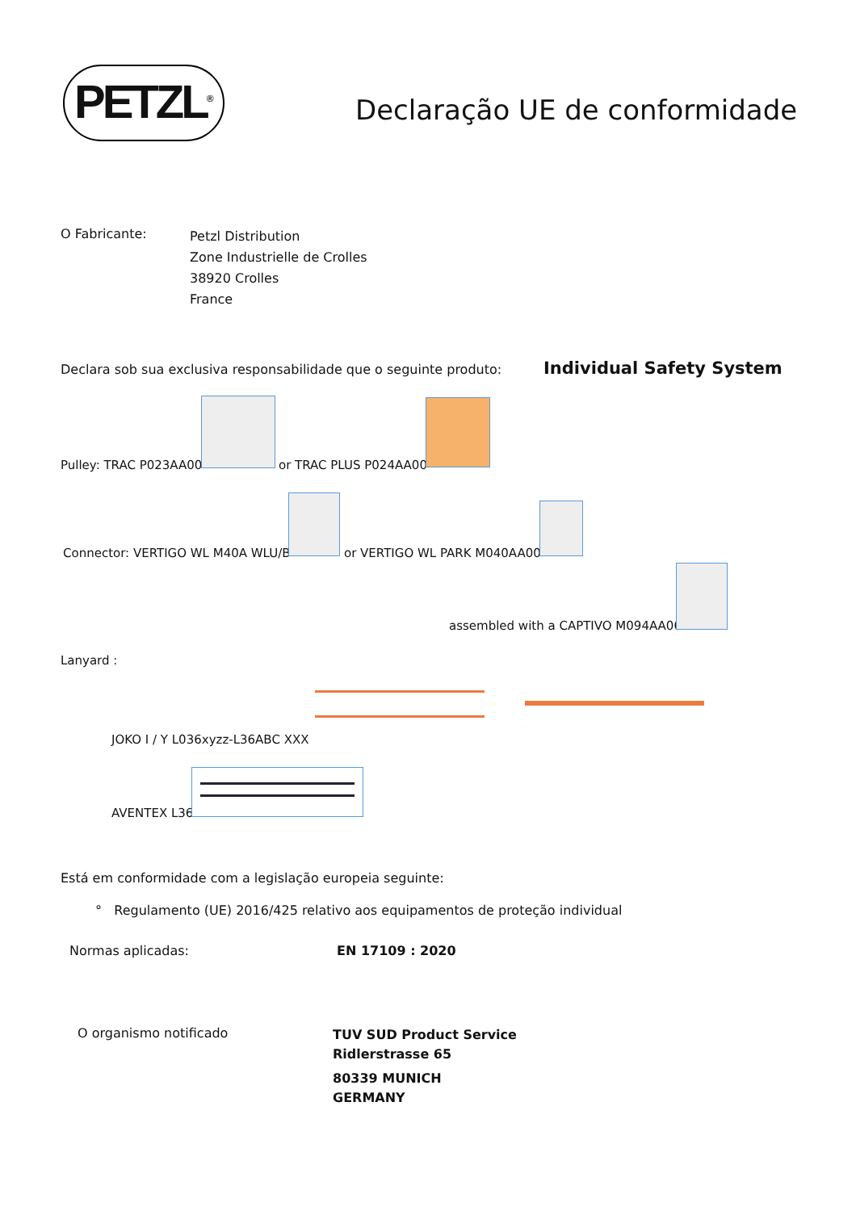PETZL<sup>®</sup>
Declaração UE de conformidade
O Fabricante:
Petzl Distribution
Zone Industrielle de Crolles
38920 Crolles
France
Declara sob sua exclusiva responsabilidade que o seguinte produto:
Individual Safety System
Pulley: TRAC P023AA00 or TRAC PLUS P024AA00
Connector: VERTIGO WL M40A WLU/B
or VERTIGO WL PARK M040AA00
assembled with a CAPTIVO M094AA00
Lanyard :
JOKO I / Y L036xyzz-L36ABC XXX
AVENTEX L36
Está em conformidade com a legislação europeia seguinte:
° Regulamento (UE) 2016/425 relativo aos equipamentos de proteção individual
Normas aplicadas: EN 17109 : 2020
O organismo notificado
TUV SUD Product Service
Ridlerstrasse 65
80339 MUNICH
GERMANY